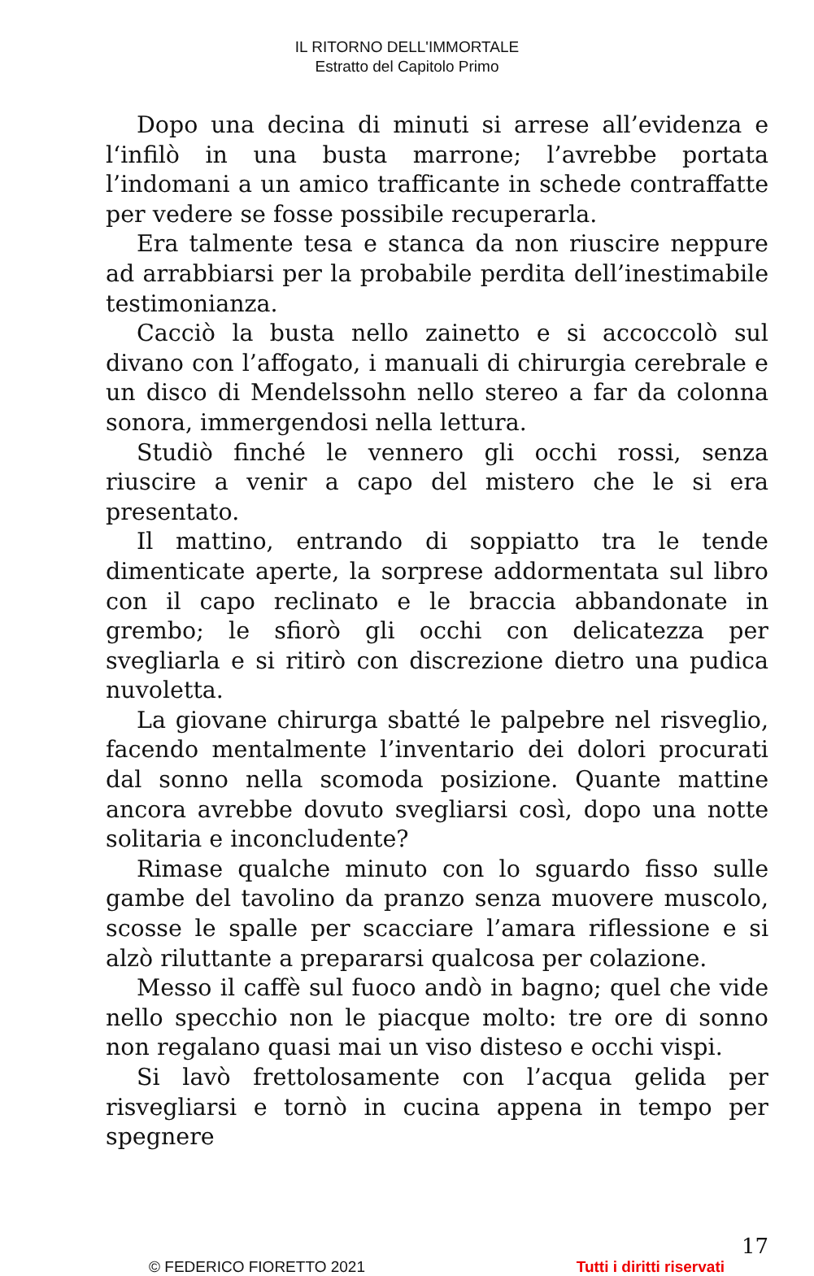IL RITORNO DELL'IMMORTALE
Estratto del Capitolo Primo
Dopo una decina di minuti si arrese all’evidenza e l‘infilò in una busta marrone; l’avrebbe portata l’indomani a un amico trafficante in schede contraffatte per vedere se fosse possibile recuperarla.
Era talmente tesa e stanca da non riuscire neppure ad arrabbiarsi per la probabile perdita dell’inestimabile testimonianza.
Cacciò la busta nello zainetto e si accoccolò sul divano con l’affogato, i manuali di chirurgia cerebrale e un disco di Mendelssohn nello stereo a far da colonna sonora, immergendosi nella lettura.
Studiò finché le vennero gli occhi rossi, senza riuscire a venir a capo del mistero che le si era presentato.
Il mattino, entrando di soppiatto tra le tende dimenticate aperte, la sorprese addormentata sul libro con il capo reclinato e le braccia abbandonate in grembo; le sfiorò gli occhi con delicatezza per svegliarla e si ritirò con discrezione dietro una pudica nuvoletta.
La giovane chirurga sbatté le palpebre nel risveglio, facendo mentalmente l’inventario dei dolori procurati dal sonno nella scomoda posizione. Quante mattine ancora avrebbe dovuto svegliarsi così, dopo una notte solitaria e inconcludente?
Rimase qualche minuto con lo sguardo fisso sulle gambe del tavolino da pranzo senza muovere muscolo, scosse le spalle per scacciare l’amara riflessione e si alzò riluttante a prepararsi qualcosa per colazione.
Messo il caffè sul fuoco andò in bagno; quel che vide nello specchio non le piacque molto: tre ore di sonno non regalano quasi mai un viso disteso e occhi vispi.
Si lavò frettolosamente con l’acqua gelida per risvegliarsi e tornò in cucina appena in tempo per spegnere
17
© FEDERICO FIORETTO 2021 Tutti i diritti riservati